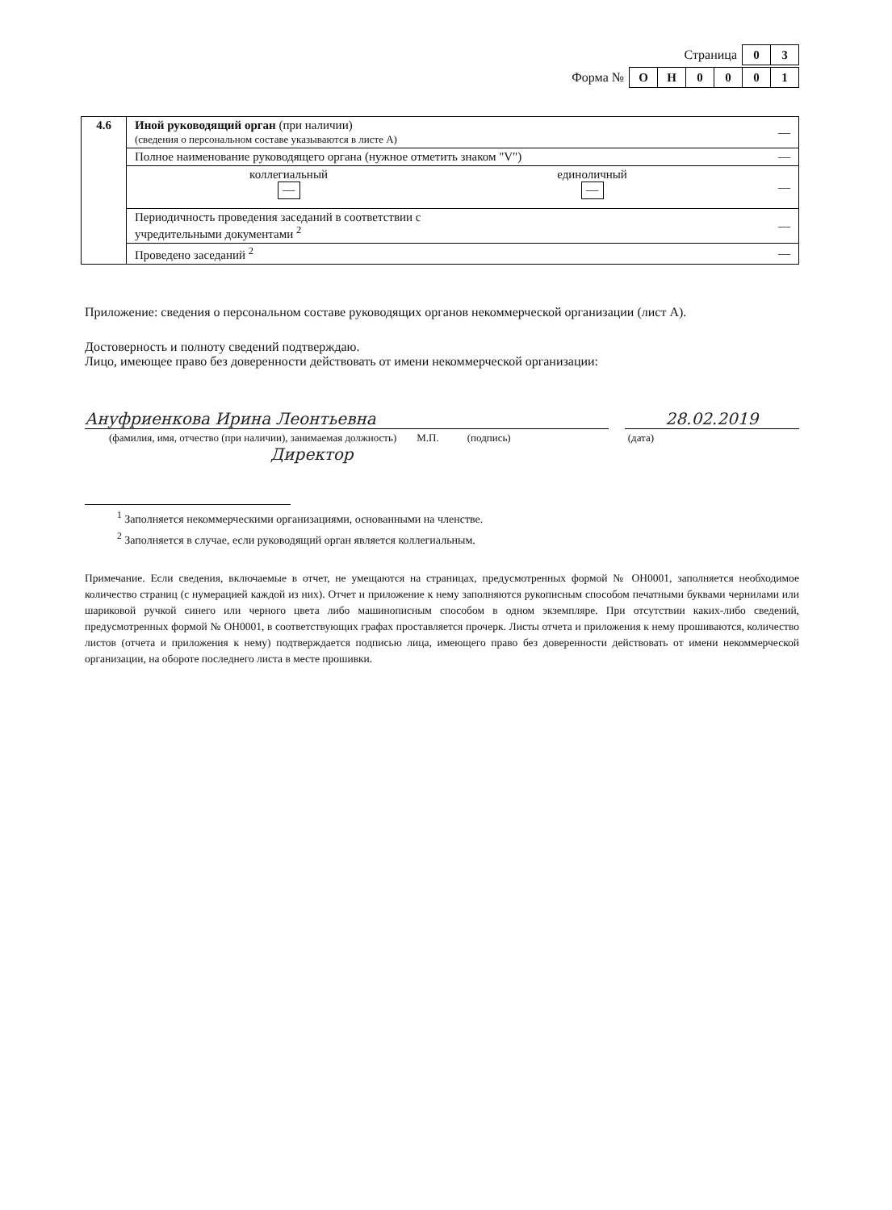Страница
| 0 | 3 |
Форма №
| О | Н | 0 | 0 | 0 | 1 |
| 4.6 | Иной руководящий орган (при наличии) (сведения о персональном составе указываются в листе А) | — |
| | Полное наименование руководящего органа (нужное отметить знаком "V") | — |
| | коллегиальный — единоличный — | — |
| | Периодичность проведения заседаний в соответствии с учредительными документами <sup>2</sup> | — |
| | Проведено заседаний <sup>2</sup> | — |
Приложение: сведения о персональном составе руководящих органов некоммерческой организации (лист А).
Достоверность и полноту сведений подтверждаю.
Лицо, имеющее право без доверенности действовать от имени некоммерческой организации:
Ануфриенкова Ирина Леонтьевна 28.02.2019
(фамилия, имя, отчество (при наличии), занимаемая должность) М.П. (подпись) (дата)
Директор
<sup>1</sup> Заполняется некоммерческими организациями, основанными на членстве.
<sup>2</sup> Заполняется в случае, если руководящий орган является коллегиальным.
Примечание. Если сведения, включаемые в отчет, не умещаются на страницах, предусмотренных формой № ОН0001, заполняется необходимое количество страниц (с нумерацией каждой из них). Отчет и приложение к нему заполняются рукописным способом печатными буквами чернилами или шариковой ручкой синего или черного цвета либо машинописным способом в одном экземпляре. При отсутствии каких-либо сведений, предусмотренных формой № ОН0001, в соответствующих графах проставляется прочерк. Листы отчета и приложения к нему прошиваются, количество листов (отчета и приложения к нему) подтверждается подписью лица, имеющего право без доверенности действовать от имени некоммерческой организации, на обороте последнего листа в месте прошивки.